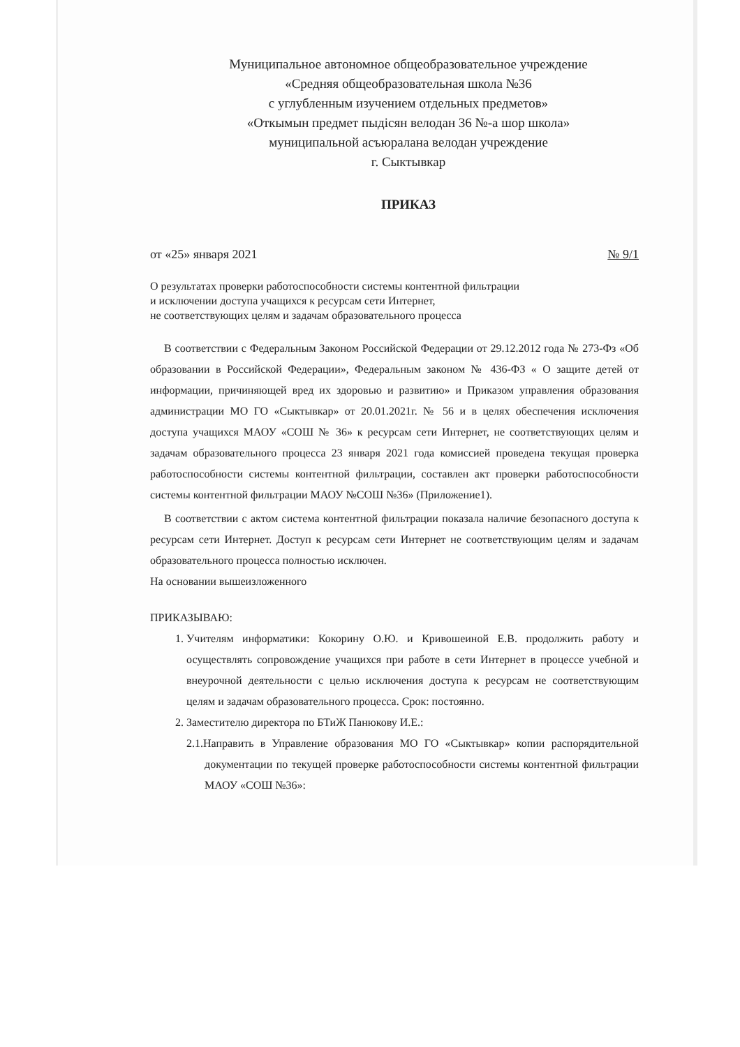Муниципальное автономное общеобразовательное учреждение
«Средняя общеобразовательная школа №36
с углубленным изучением отдельных предметов»
«Откымын предмет пыдісян велодан 36 №-а шор школа»
муниципальной асъюралана велодан учреждение
г. Сыктывкар
ПРИКАЗ
от «25» января 2021 № 9/1
О результатах проверки работоспособности системы контентной фильтрации
и исключении доступа учащихся к ресурсам сети Интернет,
не соответствующих целям и задачам образовательного процесса
В соответствии с Федеральным Законом Российской Федерации от 29.12.2012 года № 273-Фз «Об образовании в Российской Федерации», Федеральным законом № 436-ФЗ « О защите детей от информации, причиняющей вред их здоровью и развитию» и Приказом управления образования администрации МО ГО «Сыктывкар» от 20.01.2021г. № 56 и в целях обеспечения исключения доступа учащихся МАОУ «СОШ № 36» к ресурсам сети Интернет, не соответствующих целям и задачам образовательного процесса 23 января 2021 года комиссией проведена текущая проверка работоспособности системы контентной фильтрации, составлен акт проверки работоспособности системы контентной фильтрации МАОУ №СОШ №36» (Приложение1).
В соответствии с актом система контентной фильтрации показала наличие безопасного доступа к ресурсам сети Интернет. Доступ к ресурсам сети Интернет не соответствующим целям и задачам образовательного процесса полностью исключен.
На основании вышеизложенного
ПРИКАЗЫВАЮ:
1. Учителям информатики: Кокорину О.Ю. и Кривошеиной Е.В. продолжить работу и осуществлять сопровождение учащихся при работе в сети Интернет в процессе учебной и внеурочной деятельности с целью исключения доступа к ресурсам не соответствующим целям и задачам образовательного процесса. Срок: постоянно.
2. Заместителю директора по БТиЖ Панюкову И.Е.:
2.1.Направить в Управление образования МО ГО «Сыктывкар» копии распорядительной документации по текущей проверке работоспособности системы контентной фильтрации МАОУ «СОШ №36»: